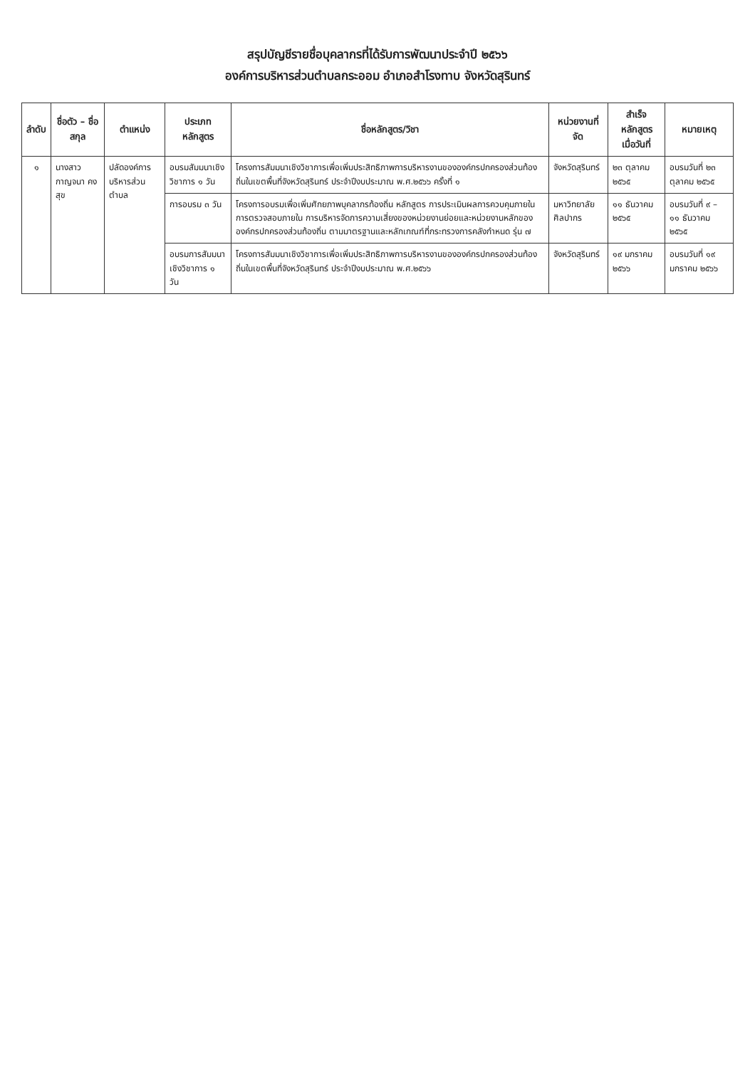สรุปบัญชีรายชื่อบุคลากรที่ได้รับการพัฒนาประจำปี ๒๕๖๖
องค์การบริหารส่วนตำบลกระออม อำเภอสำโรงทาบ จังหวัดสุรินทร์
| ลำดับ | ชื่อตัว – ชื่อสกุล | ตำแหน่ง | ประเภทหลักสูตร | ชื่อหลักสูตร/วิชา | หน่วยงานที่จัด | สำเร็จหลักสูตร เมื่อวันที่ | หมายเหตุ |
| --- | --- | --- | --- | --- | --- | --- | --- |
| ๑ | นางสาวกาญจนา คงสุข | ปลัดองค์การบริหารส่วนตำบล | อบรมสัมมนาเชิงวิชาการ ๑ วัน | โครงการสัมมนาเชิงวิชาการเพื่อเพิ่มประสิทธิภาพการบริหารงานขององค์กรปกครองส่วนท้องถิ่นในเขตพื้นที่จังหวัดสุรินทร์ ประจำปีงบประมาณ พ.ศ.๒๕๖๖ ครั้งที่ ๑ | จังหวัดสุรินทร์ | ๒๓ ตุลาคม ๒๕๖๕ | อบรมวันที่ ๒๓ ตุลาคม ๒๕๖๕ |
| | | | การอบรม ๓ วัน | โครงการอบรมเพื่อเพิ่มศักยภาพบุคลากรท้องถิ่น หลักสูตร การประเมินผลการควบคุมภายในการตรวจสอบภายใน การบริหารจัดการความเสี่ยงของหน่วยงานย่อยและหน่วยงานหลักขององค์กรปกครองส่วนท้องถิ่น ตามมาตรฐานและหลักเกณฑ์ที่กระทรวงการคลังกำหนด รุ่น ๗ | มหาวิทยาลัยศิลปากร | ๑๑ ธันวาคม ๒๕๖๕ | อบรมวันที่ ๙ – ๑๑ ธันวาคม ๒๕๖๕ |
| | | | อบรมการสัมมนาเชิงวิชาการ ๑ วัน | โครงการสัมมนาเชิงวิชาการเพื่อเพิ่มประสิทธิภาพการบริหารงานขององค์กรปกครองส่วนท้องถิ่นในเขตพื้นที่จังหวัดสุรินทร์ ประจำปีงบประมาณ พ.ศ.๒๕๖๖ | จังหวัดสุรินทร์ | ๑๙ มกราคม ๒๕๖๖ | อบรมวันที่ ๑๙ มกราคม ๒๕๖๖ |